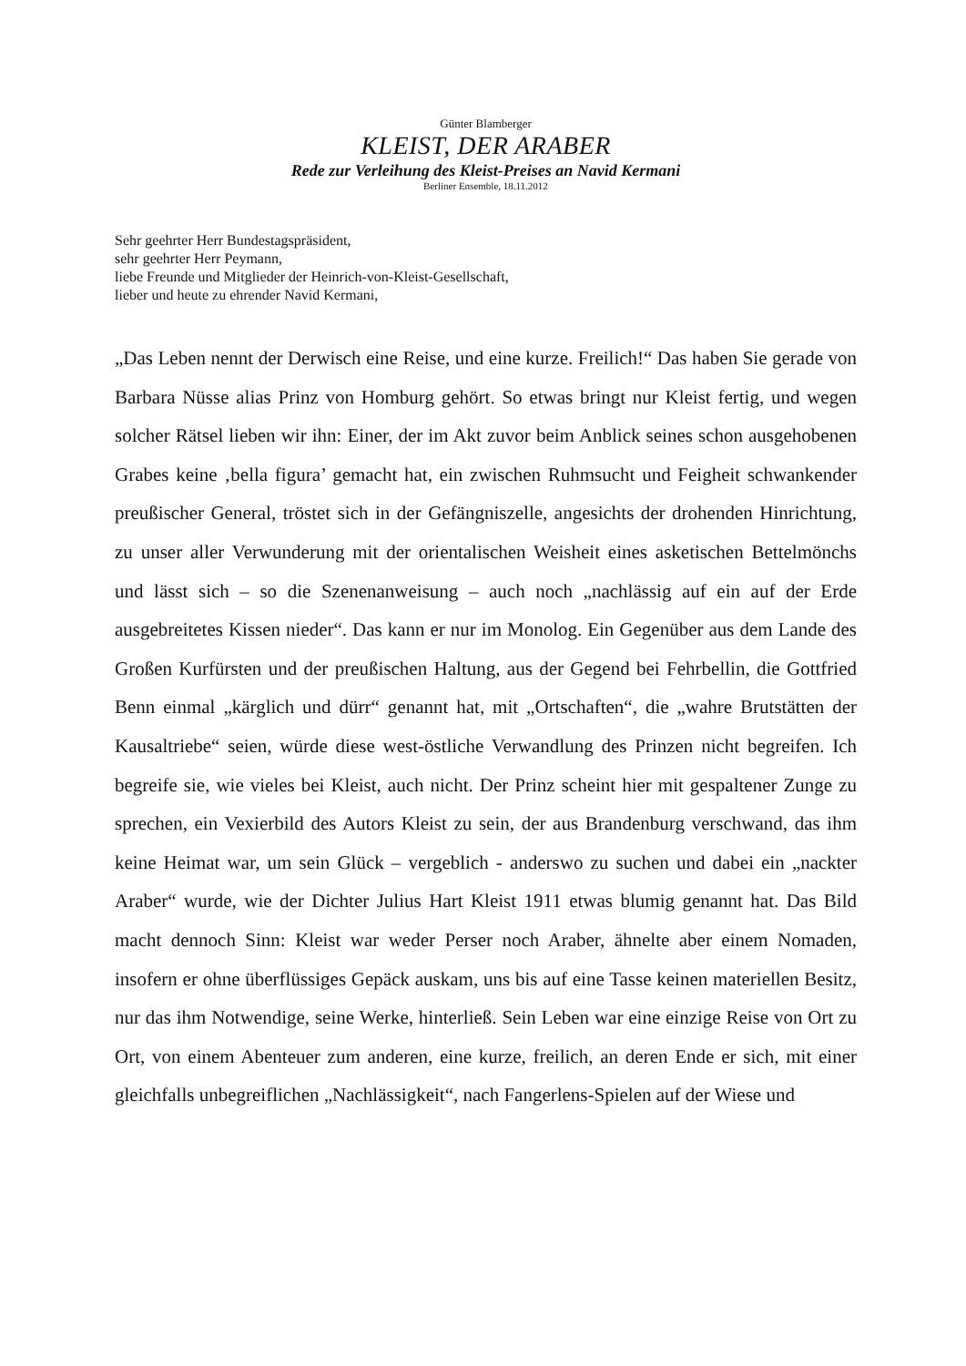Günter Blamberger
KLEIST, DER ARABER
Rede zur Verleihung des Kleist-Preises an Navid Kermani
Berliner Ensemble, 18.11.2012
Sehr geehrter Herr Bundestagspräsident,
sehr geehrter Herr Peymann,
liebe Freunde und Mitglieder der Heinrich-von-Kleist-Gesellschaft,
lieber und heute zu ehrender Navid Kermani,
„Das Leben nennt der Derwisch eine Reise, und eine kurze. Freilich!“ Das haben Sie gerade von Barbara Nüsse alias Prinz von Homburg gehört. So etwas bringt nur Kleist fertig, und wegen solcher Rätsel lieben wir ihn: Einer, der im Akt zuvor beim Anblick seines schon ausgehobenen Grabes keine ‚bella figura’ gemacht hat, ein zwischen Ruhmsucht und Feigheit schwankender preußischer General, tröstet sich in der Gefängniszelle, angesichts der drohenden Hinrichtung, zu unser aller Verwunderung mit der orientalischen Weisheit eines asketischen Bettelmönchs und lässt sich – so die Szenenanweisung – auch noch „nachlässig auf ein auf der Erde ausgebreitetes Kissen nieder“. Das kann er nur im Monolog. Ein Gegenüber aus dem Lande des Großen Kurfürsten und der preußischen Haltung, aus der Gegend bei Fehrbellin, die Gottfried Benn einmal „kärglich und dürr“ genannt hat, mit „Ortschaften“, die „wahre Brutstätten der Kausaltriebe“ seien, würde diese west-östliche Verwandlung des Prinzen nicht begreifen. Ich begreife sie, wie vieles bei Kleist, auch nicht. Der Prinz scheint hier mit gespaltener Zunge zu sprechen, ein Vexierbild des Autors Kleist zu sein, der aus Brandenburg verschwand, das ihm keine Heimat war, um sein Glück – vergeblich - anderswo zu suchen und dabei ein „nackter Araber“ wurde, wie der Dichter Julius Hart Kleist 1911 etwas blumig genannt hat. Das Bild macht dennoch Sinn: Kleist war weder Perser noch Araber, ähnelte aber einem Nomaden, insofern er ohne überflüssiges Gepäck auskam, uns bis auf eine Tasse keinen materiellen Besitz, nur das ihm Notwendige, seine Werke, hinterließ. Sein Leben war eine einzige Reise von Ort zu Ort, von einem Abenteuer zum anderen, eine kurze, freilich, an deren Ende er sich, mit einer gleichfalls unbegreiflichen „Nachlässigkeit“, nach Fangerlens-Spielen auf der Wiese und